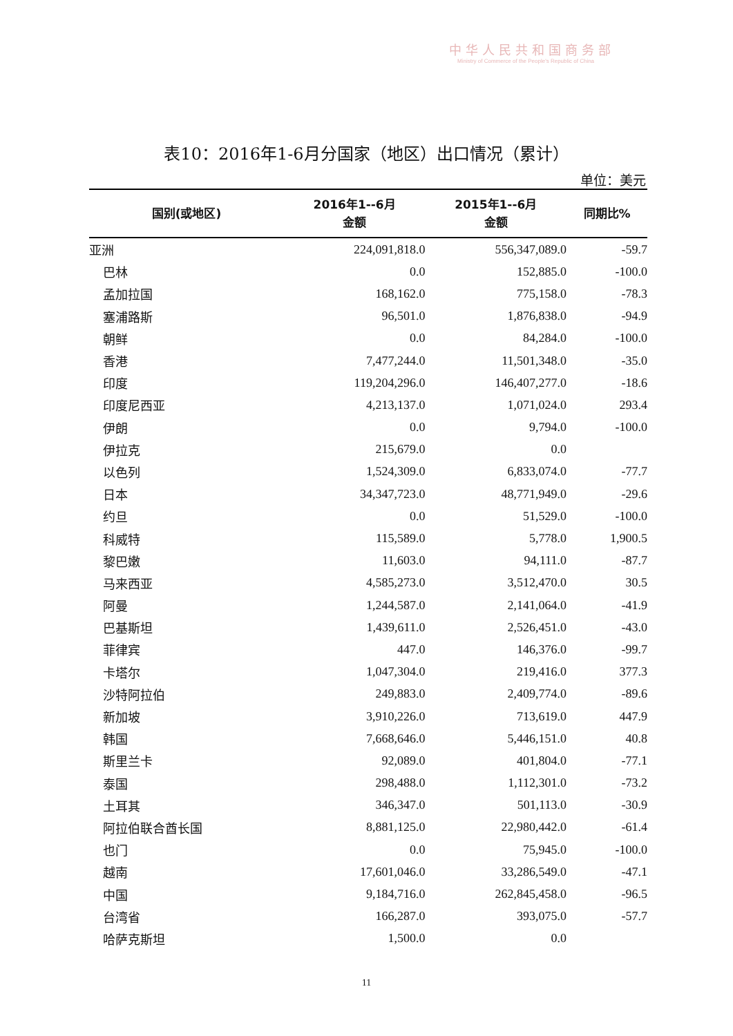中华人民共和国商务部
Ministry of Commerce of the People's Republic of China
表10：2016年1-6月分国家（地区）出口情况（累计）
单位：美元
| 国别(或地区) | 2016年1--6月 金额 | 2015年1--6月 金额 | 同期比% |
| --- | --- | --- | --- |
| 亚洲 | 224,091,818.0 | 556,347,089.0 | -59.7 |
| 巴林 | 0.0 | 152,885.0 | -100.0 |
| 孟加拉国 | 168,162.0 | 775,158.0 | -78.3 |
| 塞浦路斯 | 96,501.0 | 1,876,838.0 | -94.9 |
| 朝鲜 | 0.0 | 84,284.0 | -100.0 |
| 香港 | 7,477,244.0 | 11,501,348.0 | -35.0 |
| 印度 | 119,204,296.0 | 146,407,277.0 | -18.6 |
| 印度尼西亚 | 4,213,137.0 | 1,071,024.0 | 293.4 |
| 伊朗 | 0.0 | 9,794.0 | -100.0 |
| 伊拉克 | 215,679.0 | 0.0 | |
| 以色列 | 1,524,309.0 | 6,833,074.0 | -77.7 |
| 日本 | 34,347,723.0 | 48,771,949.0 | -29.6 |
| 约旦 | 0.0 | 51,529.0 | -100.0 |
| 科威特 | 115,589.0 | 5,778.0 | 1,900.5 |
| 黎巴嫩 | 11,603.0 | 94,111.0 | -87.7 |
| 马来西亚 | 4,585,273.0 | 3,512,470.0 | 30.5 |
| 阿曼 | 1,244,587.0 | 2,141,064.0 | -41.9 |
| 巴基斯坦 | 1,439,611.0 | 2,526,451.0 | -43.0 |
| 菲律宾 | 447.0 | 146,376.0 | -99.7 |
| 卡塔尔 | 1,047,304.0 | 219,416.0 | 377.3 |
| 沙特阿拉伯 | 249,883.0 | 2,409,774.0 | -89.6 |
| 新加坡 | 3,910,226.0 | 713,619.0 | 447.9 |
| 韩国 | 7,668,646.0 | 5,446,151.0 | 40.8 |
| 斯里兰卡 | 92,089.0 | 401,804.0 | -77.1 |
| 泰国 | 298,488.0 | 1,112,301.0 | -73.2 |
| 土耳其 | 346,347.0 | 501,113.0 | -30.9 |
| 阿拉伯联合酋长国 | 8,881,125.0 | 22,980,442.0 | -61.4 |
| 也门 | 0.0 | 75,945.0 | -100.0 |
| 越南 | 17,601,046.0 | 33,286,549.0 | -47.1 |
| 中国 | 9,184,716.0 | 262,845,458.0 | -96.5 |
| 台湾省 | 166,287.0 | 393,075.0 | -57.7 |
| 哈萨克斯坦 | 1,500.0 | 0.0 | |
11